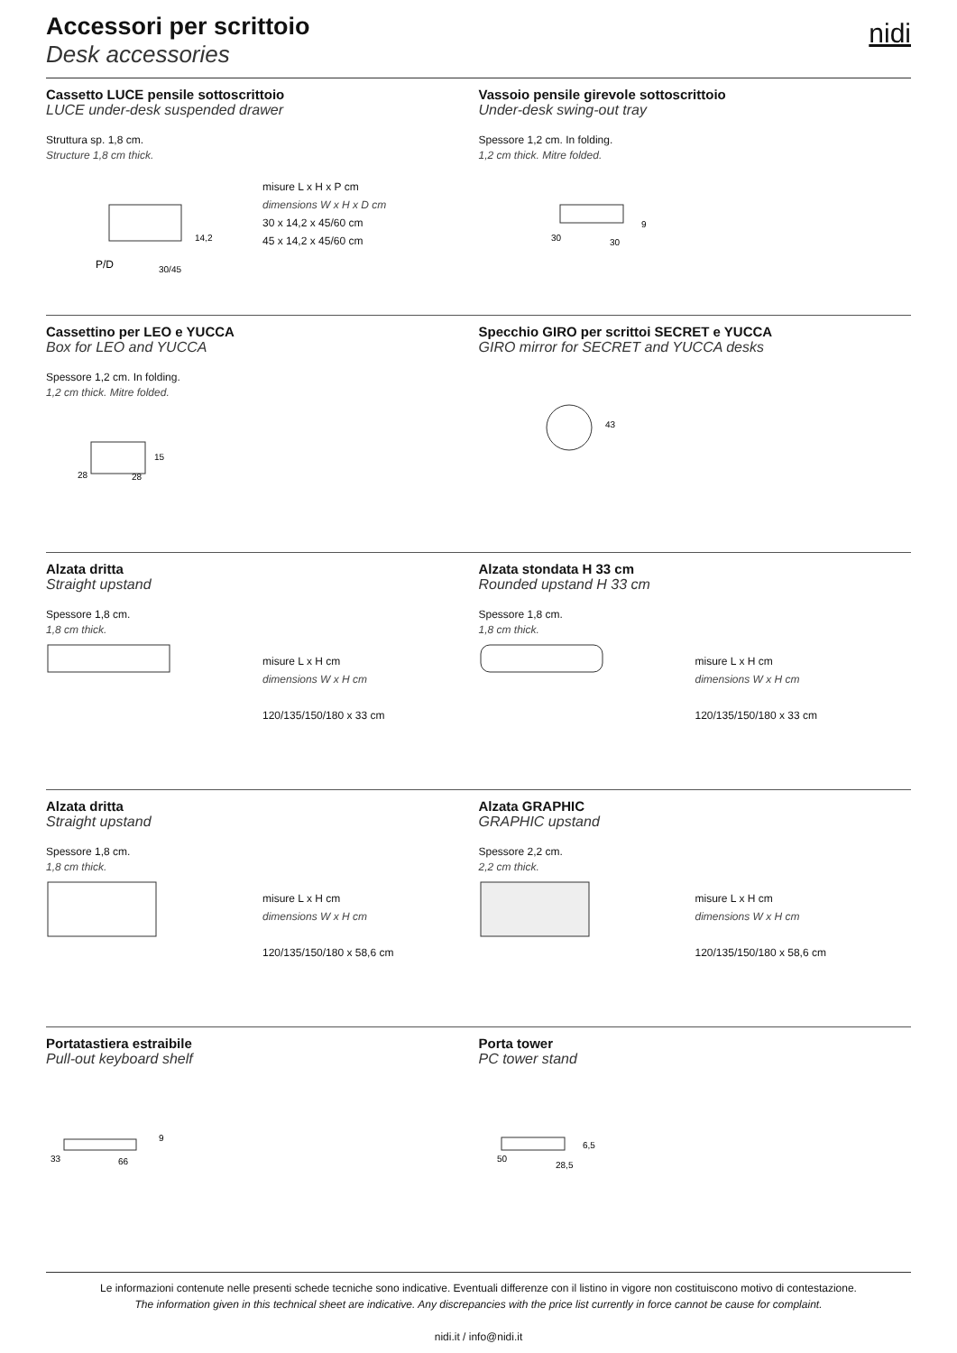Accessori per scrittoio
Desk accessories
nidi
Cassetto LUCE pensile sottoscrittoio
LUCE under-desk suspended drawer
Struttura sp. 1,8 cm.
Structure 1,8 cm thick.
P/D
30/45
14,2
misure L x H x P cm
dimensions W x H x D cm
30 x 14,2 x 45/60 cm
45 x 14,2 x 45/60 cm
Vassoio pensile girevole sottoscrittoio
Under-desk swing-out tray
Spessore 1,2 cm. In folding.
1,2 cm thick. Mitre folded.
30
30
9
Cassettino per LEO e YUCCA
Box for LEO and YUCCA
Spessore 1,2 cm. In folding.
1,2 cm thick. Mitre folded.
28
28
15
Specchio GIRO per scrittoi SECRET e YUCCA
GIRO mirror for SECRET and YUCCA desks
43
Alzata dritta
Straight upstand
Spessore 1,8 cm.
1,8 cm thick.
misure L x H cm
dimensions W x H cm
120/135/150/180 x 33 cm
Alzata stondata H 33 cm
Rounded upstand H 33 cm
Spessore 1,8 cm.
1,8 cm thick.
misure L x H cm
dimensions W x H cm
120/135/150/180 x 33 cm
Alzata dritta
Straight upstand
Spessore 1,8 cm.
1,8 cm thick.
misure L x H cm
dimensions W x H cm
120/135/150/180 x 58,6 cm
Alzata GRAPHIC
GRAPHIC upstand
Spessore 2,2 cm.
2,2 cm thick.
misure L x H cm
dimensions W x H cm
120/135/150/180 x 58,6 cm
Portatastiera estraibile
Pull-out keyboard shelf
33
66
9
Porta tower
PC tower stand
50
28,5
6,5
Le informazioni contenute nelle presenti schede tecniche sono indicative. Eventuali differenze con il listino in vigore non costituiscono motivo di contestazione.
The information given in this technical sheet are indicative. Any discrepancies with the price list currently in force cannot be cause for complaint.
nidi.it / info@nidi.it